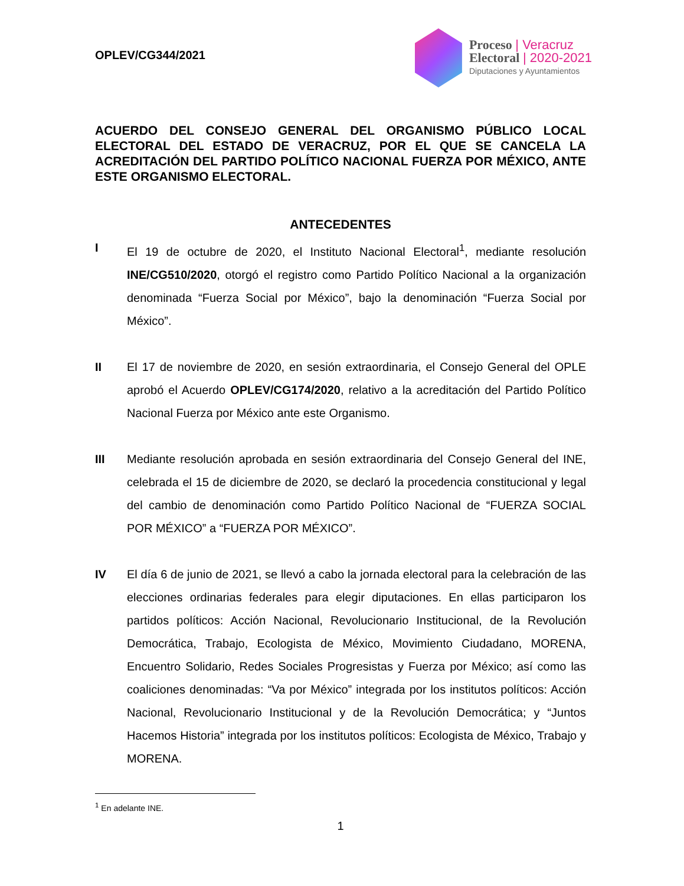OPLEV/CG344/2021
Proceso | Veracruz
Electoral | 2020-2021
Diputaciones y Ayuntamientos
ACUERDO DEL CONSEJO GENERAL DEL ORGANISMO PÚBLICO LOCAL ELECTORAL DEL ESTADO DE VERACRUZ, POR EL QUE SE CANCELA LA ACREDITACIÓN DEL PARTIDO POLÍTICO NACIONAL FUERZA POR MÉXICO, ANTE ESTE ORGANISMO ELECTORAL.
ANTECEDENTES
I El 19 de octubre de 2020, el Instituto Nacional Electoral<sup>1</sup>, mediante resolución INE/CG510/2020, otorgó el registro como Partido Político Nacional a la organización denominada “Fuerza Social por México”, bajo la denominación “Fuerza Social por México”.
II El 17 de noviembre de 2020, en sesión extraordinaria, el Consejo General del OPLE aprobó el Acuerdo OPLEV/CG174/2020, relativo a la acreditación del Partido Político Nacional Fuerza por México ante este Organismo.
III Mediante resolución aprobada en sesión extraordinaria del Consejo General del INE, celebrada el 15 de diciembre de 2020, se declaró la procedencia constitucional y legal del cambio de denominación como Partido Político Nacional de “FUERZA SOCIAL POR MÉXICO” a “FUERZA POR MÉXICO”.
IV El día 6 de junio de 2021, se llevó a cabo la jornada electoral para la celebración de las elecciones ordinarias federales para elegir diputaciones. En ellas participaron los partidos políticos: Acción Nacional, Revolucionario Institucional, de la Revolución Democrática, Trabajo, Ecologista de México, Movimiento Ciudadano, MORENA, Encuentro Solidario, Redes Sociales Progresistas y Fuerza por México; así como las coaliciones denominadas: “Va por México” integrada por los institutos políticos: Acción Nacional, Revolucionario Institucional y de la Revolución Democrática; y “Juntos Hacemos Historia” integrada por los institutos políticos: Ecologista de México, Trabajo y MORENA.
<sup>1</sup> En adelante INE.
1